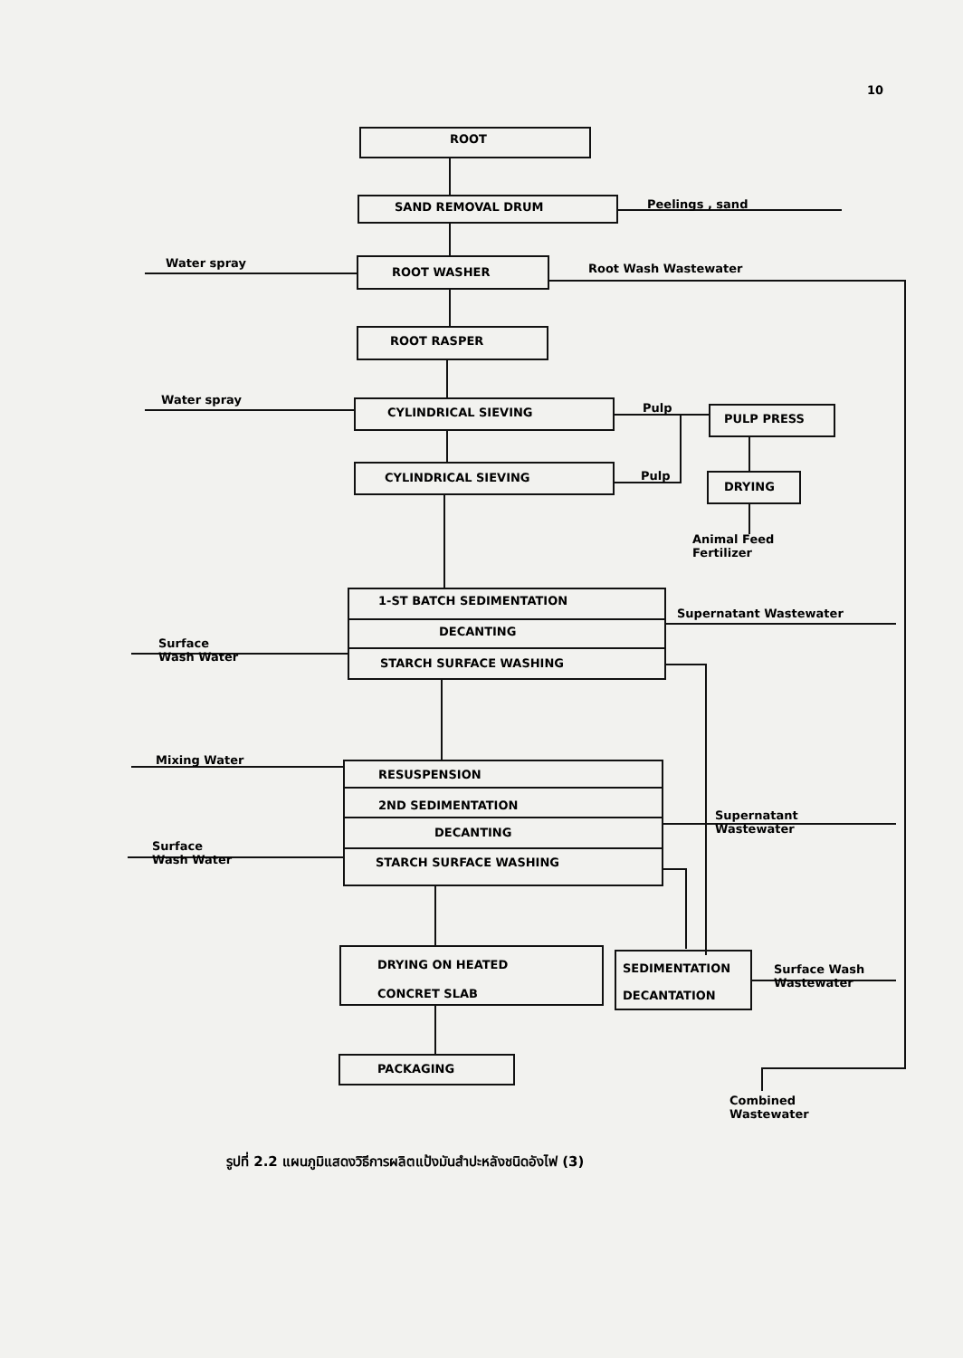10
ROOT
SAND REMOVAL DRUM Peelings , sand
Water spray
ROOT WASHER Root Wash Wastewater
ROOT RASPER
Water spray
CYLINDRICAL SIEVING Pulp
PULP PRESS
CYLINDRICAL SIEVING Pulp
DRYING
Animal Feed
Fertilizer
1-ST BATCH SEDIMENTATION
Supernatant Wastewater
DECANTING
Surface
Wash Water
STARCH SURFACE WASHING
Mixing Water
RESUSPENSION
2ND SEDIMENTATION
Supernatant
Wastewater
DECANTING
Surface
Wash Water
STARCH SURFACE WASHING
DRYING ON HEATED
CONCRET SLAB
SEDIMENTATION
DECANTATION
Surface Wash
Wastewater
PACKAGING
Combined
Wastewater
รูปที่ 2.2 แผนภูมิแสดงวิธีการผลิตแป้งมันสำปะหลังชนิดอังไฟ (3)